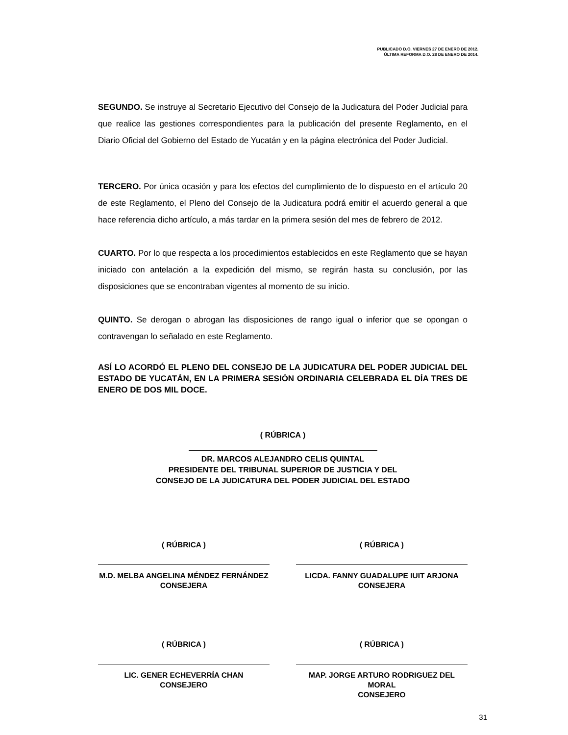PUBLICADO D.O. VIERNES 27 DE ENERO DE 2012.
ÚLTIMA REFORMA D.O. 28 DE ENERO DE 2014.
SEGUNDO. Se instruye al Secretario Ejecutivo del Consejo de la Judicatura del Poder Judicial para que realice las gestiones correspondientes para la publicación del presente Reglamento, en el Diario Oficial del Gobierno del Estado de Yucatán y en la página electrónica del Poder Judicial.
TERCERO. Por única ocasión y para los efectos del cumplimiento de lo dispuesto en el artículo 20 de este Reglamento, el Pleno del Consejo de la Judicatura podrá emitir el acuerdo general a que hace referencia dicho artículo, a más tardar en la primera sesión del mes de febrero de 2012.
CUARTO. Por lo que respecta a los procedimientos establecidos en este Reglamento que se hayan iniciado con antelación a la expedición del mismo, se regirán hasta su conclusión, por las disposiciones que se encontraban vigentes al momento de su inicio.
QUINTO. Se derogan o abrogan las disposiciones de rango igual o inferior que se opongan o contravengan lo señalado en este Reglamento.
ASÍ LO ACORDÓ EL PLENO DEL CONSEJO DE LA JUDICATURA DEL PODER JUDICIAL DEL ESTADO DE YUCATÁN, EN LA PRIMERA SESIÓN ORDINARIA CELEBRADA EL DÍA TRES DE ENERO DE DOS MIL DOCE.
( RÚBRICA )
DR. MARCOS ALEJANDRO CELIS QUINTAL
PRESIDENTE DEL TRIBUNAL SUPERIOR DE JUSTICIA Y DEL
CONSEJO DE LA JUDICATURA DEL PODER JUDICIAL DEL ESTADO
( RÚBRICA )
M.D. MELBA ANGELINA MÉNDEZ FERNÁNDEZ
CONSEJERA
( RÚBRICA )
LICDA. FANNY GUADALUPE IUIT ARJONA
CONSEJERA
( RÚBRICA )
LIC. GENER ECHEVERRÍA CHAN
CONSEJERO
( RÚBRICA )
MAP. JORGE ARTURO RODRIGUEZ DEL MORAL
CONSEJERO
31